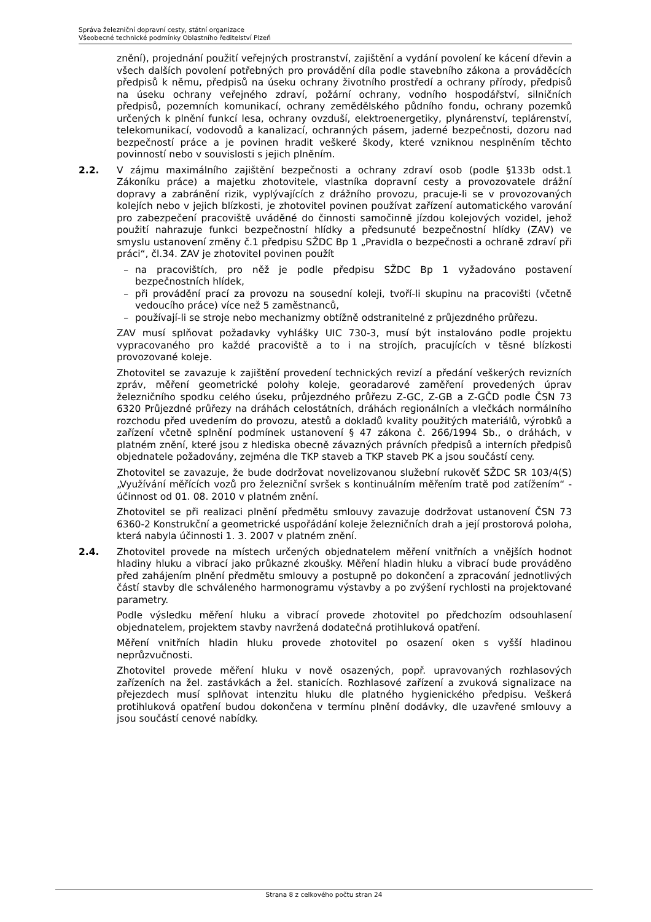Správa železniční dopravní cesty, státní organizace
Všeobecné technické podmínky Oblastního ředitelství Plzeň
znění), projednání použití veřejných prostranství, zajištění a vydání povolení ke kácení dřevin a všech dalších povolení potřebných pro provádění díla podle stavebního zákona a prováděcích předpisů k němu, předpisů na úseku ochrany životního prostředí a ochrany přírody, předpisů na úseku ochrany veřejného zdraví, požární ochrany, vodního hospodářství, silničních předpisů, pozemních komunikací, ochrany zemědělského půdního fondu, ochrany pozemků určených k plnění funkcí lesa, ochrany ovzduší, elektroenergetiky, plynárenství, teplárenství, telekomunikací, vodovodů a kanalizací, ochranných pásem, jaderné bezpečnosti, dozoru nad bezpečností práce a je povinen hradit veškeré škody, které vzniknou nesplněním těchto povinností nebo v souvislosti s jejich plněním.
2.2. V zájmu maximálního zajištění bezpečnosti a ochrany zdraví osob (podle §133b odst.1 Zákoníku práce) a majetku zhotovitele, vlastníka dopravní cesty a provozovatele drážní dopravy a zabránění rizik, vyplývajících z drážního provozu, pracuje-li se v provozovaných kolejích nebo v jejich blízkosti, je zhotovitel povinen používat zařízení automatického varování pro zabezpečení pracoviště uváděné do činnosti samočinně jízdou kolejových vozidel, jehož použití nahrazuje funkci bezpečnostní hlídky a předsunuté bezpečnostní hlídky (ZAV) ve smyslu ustanovení změny č.1 předpisu SŽDC Bp 1 „Pravidla o bezpečnosti a ochraně zdraví při práci“, čl.34. ZAV je zhotovitel povinen použít
– na pracovištích, pro něž je podle předpisu SŽDC Bp 1 vyžadováno postavení bezpečnostních hlídek,
– při provádění prací za provozu na sousední koleji, tvoří-li skupinu na pracovišti (včetně vedoucího práce) více než 5 zaměstnanců,
– používají-li se stroje nebo mechanizmy obtížně odstranitelné z průjezdného průřezu.
ZAV musí splňovat požadavky vyhlášky UIC 730-3, musí být instalováno podle projektu vypracovaného pro každé pracoviště a to i na strojích, pracujících v těsné blízkosti provozované koleje.
Zhotovitel se zavazuje k zajištění provedení technických revizí a předání veškerých revizních zpráv, měření geometrické polohy koleje, georadarové zaměření provedených úprav železničního spodku celého úseku, průjezdného průřezu Z-GC, Z-GB a Z-GČD podle ČSN 73 6320 Průjezdné průřezy na dráhách celostátních, dráhách regionálních a vlečkách normálního rozchodu před uvedením do provozu, atestů a dokladů kvality použitých materiálů, výrobků a zařízení včetně splnění podmínek ustanovení § 47 zákona č. 266/1994 Sb., o dráhách, v platném znění, které jsou z hlediska obecně závazných právních předpisů a interních předpisů objednatele požadovány, zejména dle TKP staveb a TKP staveb PK a jsou součástí ceny.
Zhotovitel se zavazuje, že bude dodržovat novelizovanou služební rukověť SŽDC SR 103/4(S) „Využívání měřících vozů pro železniční svršek s kontinuálním měřením tratě pod zatížením“ - účinnost od 01. 08. 2010 v platném znění.
Zhotovitel se při realizaci plnění předmětu smlouvy zavazuje dodržovat ustanovení ČSN 73 6360-2 Konstrukční a geometrické uspořádání koleje železničních drah a její prostorová poloha, která nabyla účinnosti 1. 3. 2007 v platném znění.
2.4. Zhotovitel provede na místech určených objednatelem měření vnitřních a vnějších hodnot hladiny hluku a vibrací jako průkazné zkoušky. Měření hladin hluku a vibrací bude prováděno před zahájením plnění předmětu smlouvy a postupně po dokončení a zpracování jednotlivých částí stavby dle schváleného harmonogramu výstavby a po zvýšení rychlosti na projektované parametry.
Podle výsledku měření hluku a vibrací provede zhotovitel po předchozím odsouhlasení objednatelem, projektem stavby navržená dodatečná protihluková opatření.
Měření vnitřních hladin hluku provede zhotovitel po osazení oken s vyšší hladinou neprůzvučnosti.
Zhotovitel provede měření hluku v nově osazených, popř. upravovaných rozhlasových zařízeních na žel. zastávkách a žel. stanicích. Rozhlasové zařízení a zvuková signalizace na přejezdech musí splňovat intenzitu hluku dle platného hygienického předpisu. Veškerá protihluková opatření budou dokončena v termínu plnění dodávky, dle uzavřené smlouvy a jsou součástí cenové nabídky.
Strana 8 z celkového počtu stran 24